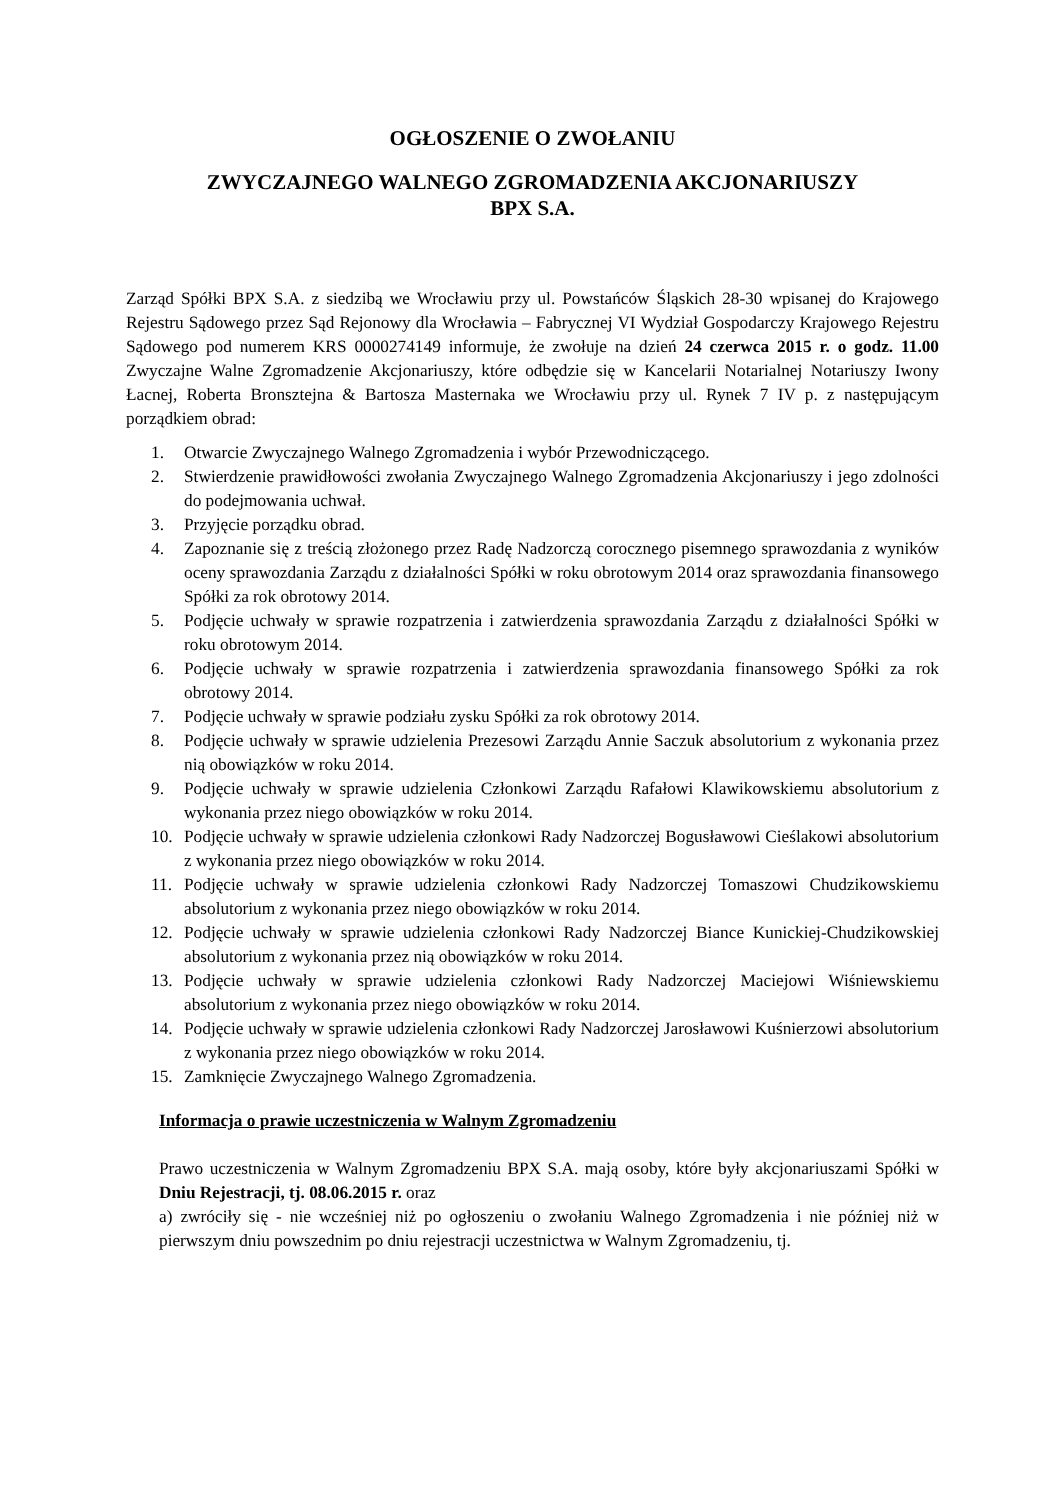OGŁOSZENIE O ZWOŁANIU
ZWYCZAJNEGO WALNEGO ZGROMADZENIA AKCJONARIUSZY
BPX S.A.
Zarząd Spółki BPX S.A. z siedzibą we Wrocławiu przy ul. Powstańców Śląskich 28-30 wpisanej do Krajowego Rejestru Sądowego przez Sąd Rejonowy dla Wrocławia – Fabrycznej VI Wydział Gospodarczy Krajowego Rejestru Sądowego pod numerem KRS 0000274149 informuje, że zwołuje na dzień 24 czerwca 2015 r. o godz. 11.00 Zwyczajne Walne Zgromadzenie Akcjonariuszy, które odbędzie się w Kancelarii Notarialnej Notariuszy Iwony Łacnej, Roberta Bronsztejna & Bartosza Masternaka we Wrocławiu przy ul. Rynek 7 IV p. z następującym porządkiem obrad:
1. Otwarcie Zwyczajnego Walnego Zgromadzenia i wybór Przewodniczącego.
2. Stwierdzenie prawidłowości zwołania Zwyczajnego Walnego Zgromadzenia Akcjonariuszy i jego zdolności do podejmowania uchwał.
3. Przyjęcie porządku obrad.
4. Zapoznanie się z treścią złożonego przez Radę Nadzorczą corocznego pisemnego sprawozdania z wyników oceny sprawozdania Zarządu z działalności Spółki w roku obrotowym 2014 oraz sprawozdania finansowego Spółki za rok obrotowy 2014.
5. Podjęcie uchwały w sprawie rozpatrzenia i zatwierdzenia sprawozdania Zarządu z działalności Spółki w roku obrotowym 2014.
6. Podjęcie uchwały w sprawie rozpatrzenia i zatwierdzenia sprawozdania finansowego Spółki za rok obrotowy 2014.
7. Podjęcie uchwały w sprawie podziału zysku Spółki za rok obrotowy 2014.
8. Podjęcie uchwały w sprawie udzielenia Prezesowi Zarządu Annie Saczuk absolutorium z wykonania przez nią obowiązków w roku 2014.
9. Podjęcie uchwały w sprawie udzielenia Członkowi Zarządu Rafałowi Klawikowskiemu absolutorium z wykonania przez niego obowiązków w roku 2014.
10. Podjęcie uchwały w sprawie udzielenia członkowi Rady Nadzorczej Bogusławowi Cieślakowi absolutorium z wykonania przez niego obowiązków w roku 2014.
11. Podjęcie uchwały w sprawie udzielenia członkowi Rady Nadzorczej Tomaszowi Chudzikowskiemu absolutorium z wykonania przez niego obowiązków w roku 2014.
12. Podjęcie uchwały w sprawie udzielenia członkowi Rady Nadzorczej Biance Kunickiej-Chudzikowskiej absolutorium z wykonania przez nią obowiązków w roku 2014.
13. Podjęcie uchwały w sprawie udzielenia członkowi Rady Nadzorczej Maciejowi Wiśniewskiemu absolutorium z wykonania przez niego obowiązków w roku 2014.
14. Podjęcie uchwały w sprawie udzielenia członkowi Rady Nadzorczej Jarosławowi Kuśnierzowi absolutorium z wykonania przez niego obowiązków w roku 2014.
15. Zamknięcie Zwyczajnego Walnego Zgromadzenia.
Informacja o prawie uczestniczenia w Walnym Zgromadzeniu
Prawo uczestniczenia w Walnym Zgromadzeniu BPX S.A. mają osoby, które były akcjonariuszami Spółki w Dniu Rejestracji, tj. 08.06.2015 r. oraz
a) zwróciły się - nie wcześniej niż po ogłoszeniu o zwołaniu Walnego Zgromadzenia i nie później niż w pierwszym dniu powszednim po dniu rejestracji uczestnictwa w Walnym Zgromadzeniu, tj.